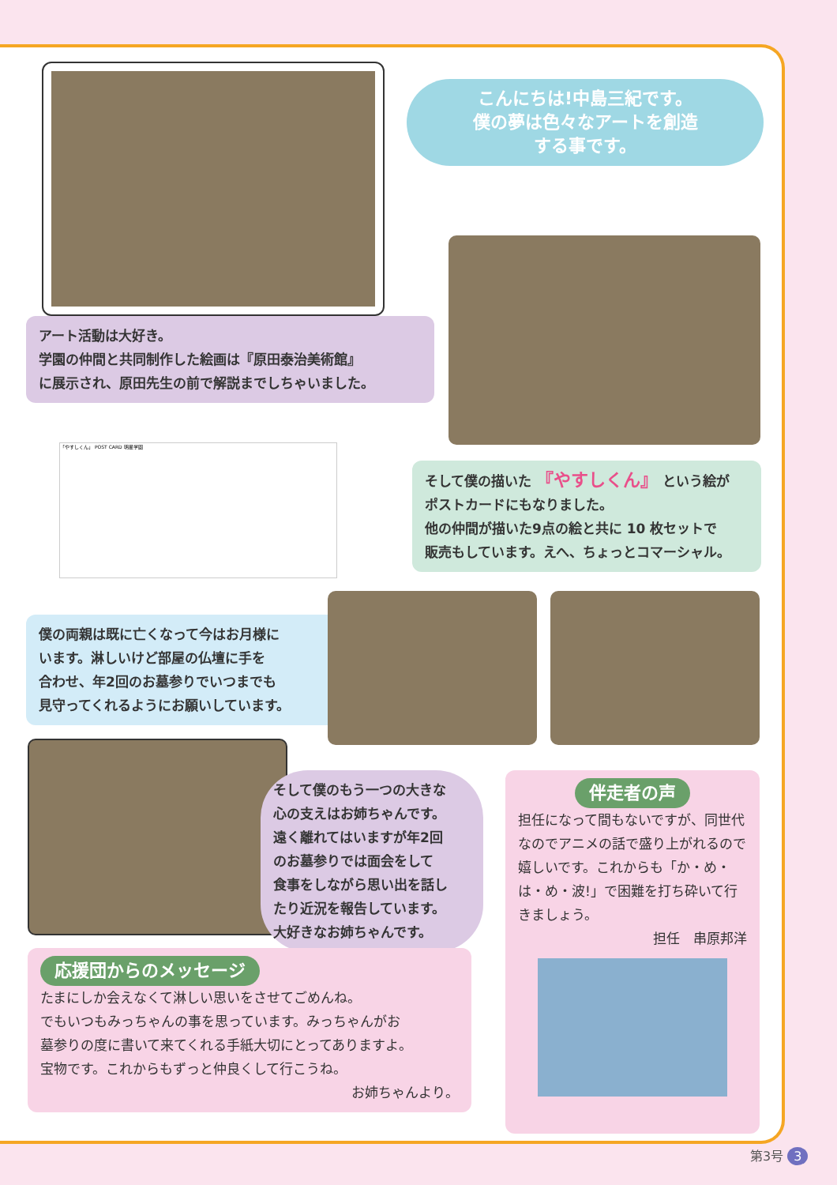こんにちは!中島三紀です。
僕の夢は色々なアートを創造
する事です。
アート活動は大好き。
学園の仲間と共同制作した絵画は『原田泰治美術館』
に展示され、原田先生の前で解説までしちゃいました。
「やすしくん」 POST CARD 明星学園
そして僕の描いた 『やすしくん』 という絵が
ポストカードにもなりました。
他の仲間が描いた9点の絵と共に 10 枚セットで
販売もしています。えへ、ちょっとコマーシャル。
僕の両親は既に亡くなって今はお月様に
います。淋しいけど部屋の仏壇に手を
合わせ、年2回のお墓参りでいつまでも
見守ってくれるようにお願いしています。
そして僕のもう一つの大きな
心の支えはお姉ちゃんです。
遠く離れてはいますが年2回
のお墓参りでは面会をして
食事をしながら思い出を話し
たり近況を報告しています。
大好きなお姉ちゃんです。
応援団からのメッセージ
たまにしか会えなくて淋しい思いをさせてごめんね。
でもいつもみっちゃんの事を思っています。みっちゃんがお
墓参りの度に書いて来てくれる手紙大切にとってありますよ。
宝物です。これからもずっと仲良くして行こうね。
お姉ちゃんより。
伴走者の声
担任になって間もないですが、同世代なのでアニメの話で盛り上がれるので嬉しいです。これからも「か・め・は・め・波!」で困難を打ち砕いて行きましょう。
担任　串原邦洋
第3号 3